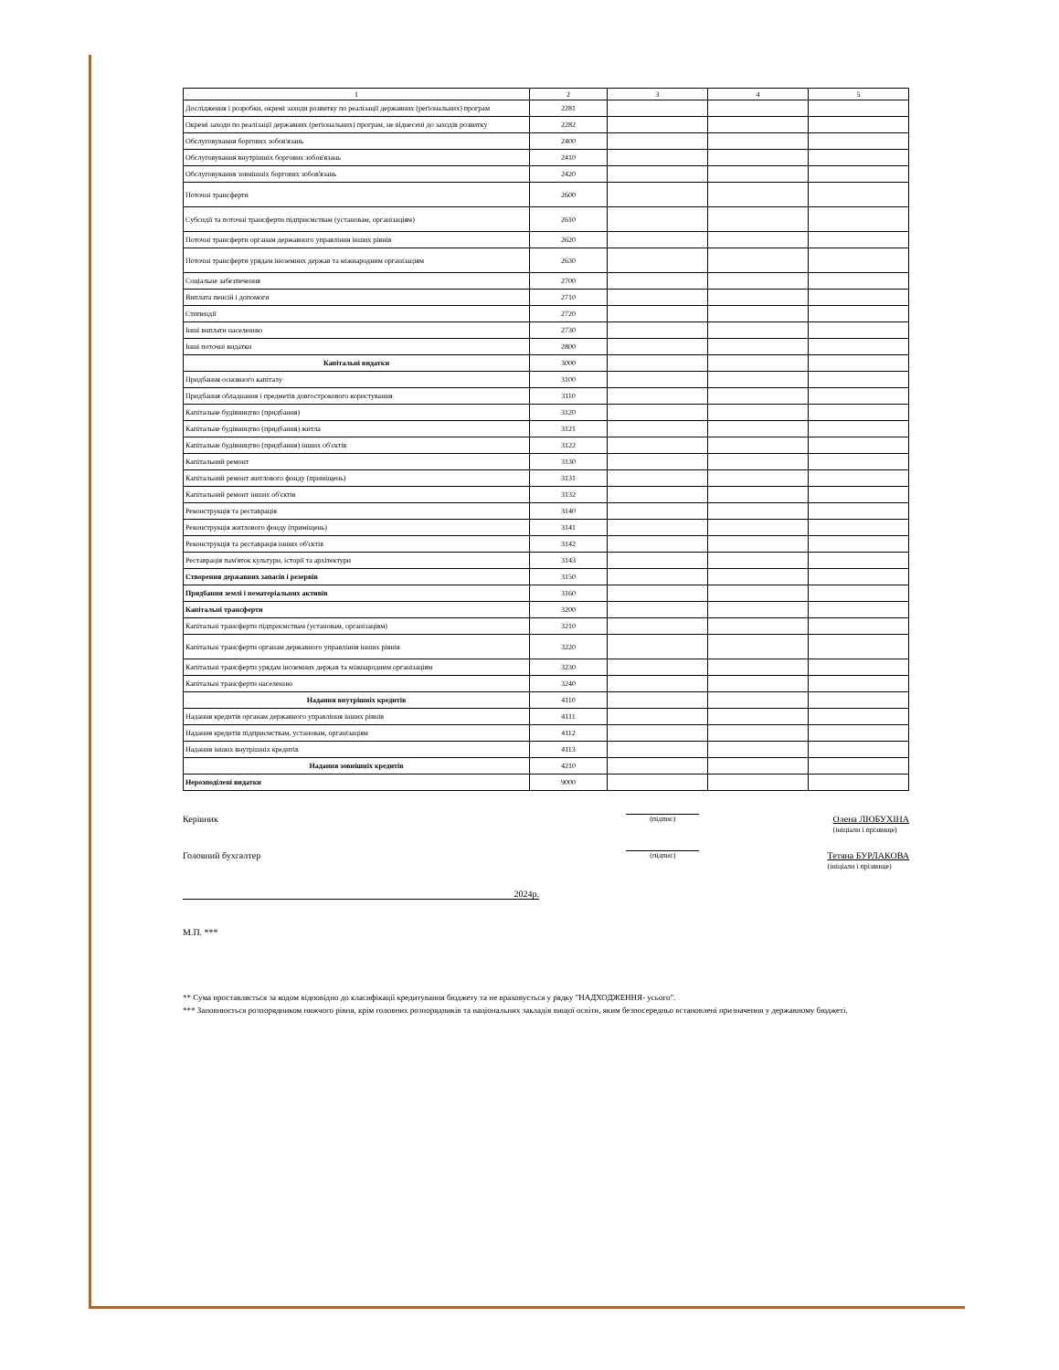| 1 | 2 | 3 | 4 | 5 |
| --- | --- | --- | --- | --- |
| Дослідження і розробки, окремі заходи розвитку по реалізації державних (регіональних) програм | 2281 | | | |
| Окремі заходи по реалізації державних (регіональних) програм, не віднесені до заходів розвитку | 2282 | | | |
| Обслуговування боргових зобов'язань | 2400 | | | |
| Обслуговування внутрішніх боргових зобов'язань | 2410 | | | |
| Обслуговування зовнішніх боргових зобов'язань | 2420 | | | |
| Поточні трансферти | 2600 | | | |
| Субсидії та поточні трансферти підприємствам (установам, організаціям) | 2610 | | | |
| Поточні трансферти органам державного управління інших рівнів | 2620 | | | |
| Поточні трансферти урядам іноземних держав та міжнародним організаціям | 2630 | | | |
| Соціальне забезпечення | 2700 | | | |
| Виплата пенсій і допомоги | 2710 | | | |
| Стипендії | 2720 | | | |
| Інші виплати населенню | 2730 | | | |
| Інші поточні видатки | 2800 | | | |
| Капітальні видатки | 3000 | | | |
| Придбання основного капіталу | 3100 | | | |
| Придбання обладнання і предметів довгострокового користування | 3110 | | | |
| Капітальне будівництво (придбання) | 3120 | | | |
| Капітальне будівництво (придбання) житла | 3121 | | | |
| Капітальне будівництво (придбання) інших об'єктів | 3122 | | | |
| Капітальний ремонт | 3130 | | | |
| Капітальний ремонт житлового фонду (приміщень) | 3131 | | | |
| Капітальний ремонт інших об'єктів | 3132 | | | |
| Реконструкція та реставрація | 3140 | | | |
| Реконструкція житлового фонду (приміщень) | 3141 | | | |
| Реконструкція та реставрація інших об'єктів | 3142 | | | |
| Реставрація пам'яток культури, історії та архітектури | 3143 | | | |
| Створення державних запасів і резервів | 3150 | | | |
| Придбання землі і нематеріальних активів | 3160 | | | |
| Капітальні трансферти | 3200 | | | |
| Капітальні трансферти підприємствам (установам, організаціям) | 3210 | | | |
| Капітальні трансферти органам державного управління інших рівнів | 3220 | | | |
| Капітальні трансферти урядам іноземних держав та міжнародним організаціям | 3230 | | | |
| Капітальні трансферти населенню | 3240 | | | |
| Надання внутрішніх кредитів | 4110 | | | |
| Надання кредитів органам державного управління інших рівнів | 4111 | | | |
| Надання кредитів підприємствам, установам, організаціям | 4112 | | | |
| Надання інших внутрішніх кредитів | 4113 | | | |
| Надання зовнішніх кредитів | 4210 | | | |
| Нерозподілені видатки | 9000 | | | |
Керівник (підпис) Олена ЛЮБУХІНА
(ініціали і прізвище)
Головний бухгалтер (підпис) Тетяна БУРЛАКОВА
(ініціали і прізвище)
2024р.
М.П. ***
** Сума проставляється за кодом відповідно до класифікації кредитування бюджету та не враховується у рядку "НАДХОДЖЕННЯ- усього".
*** Заповнюється розпорядником нижчого рівня, крім головних розпорядників та національних закладів вищої освіти, яким безпосередньо встановлені призначення у державному бюджеті.